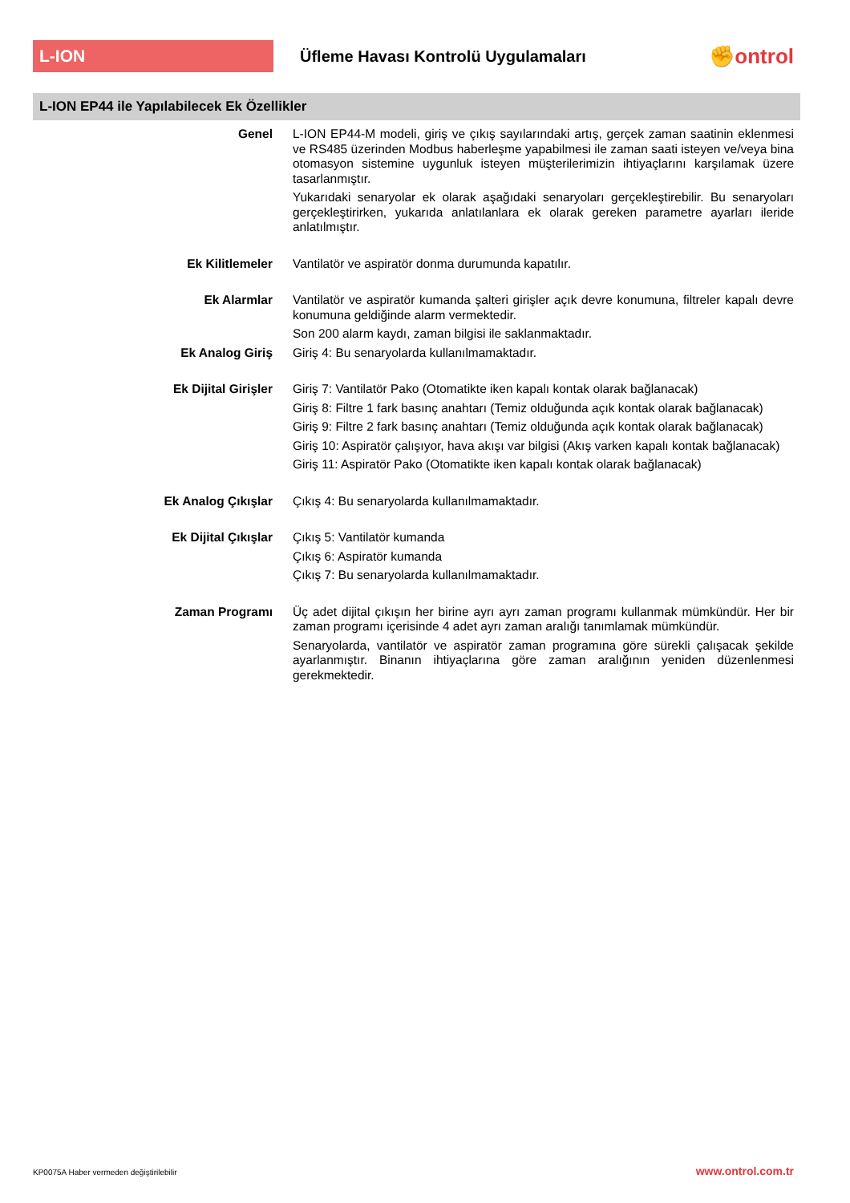L-ION
Üfleme Havası Kontrolü Uygulamaları
✊ontrol
L-ION EP44 ile Yapılabilecek Ek Özellikler
Genel
L-ION EP44-M modeli, giriş ve çıkış sayılarındaki artış, gerçek zaman saatinin eklenmesi ve RS485 üzerinden Modbus haberleşme yapabilmesi ile zaman saati isteyen ve/veya bina otomasyon sistemine uygunluk isteyen müşterilerimizin ihtiyaçlarını karşılamak üzere tasarlanmıştır.
Yukarıdaki senaryolar ek olarak aşağıdaki senaryoları gerçekleştirebilir. Bu senaryoları gerçekleştirirken, yukarıda anlatılanlara ek olarak gereken parametre ayarları ileride anlatılmıştır.
Ek Kilitlemeler
Vantilatör ve aspiratör donma durumunda kapatılır.
Ek Alarmlar
Vantilatör ve aspiratör kumanda şalteri girişler açık devre konumuna, filtreler kapalı devre konumuna geldiğinde alarm vermektedir.
Son 200 alarm kaydı, zaman bilgisi ile saklanmaktadır.
Ek Analog Giriş
Giriş 4: Bu senaryolarda kullanılmamaktadır.
Ek Dijital Girişler
Giriş 7: Vantilatör Pako (Otomatikte iken kapalı kontak olarak bağlanacak)
Giriş 8: Filtre 1 fark basınç anahtarı (Temiz olduğunda açık kontak olarak bağlanacak)
Giriş 9: Filtre 2 fark basınç anahtarı (Temiz olduğunda açık kontak olarak bağlanacak)
Giriş 10: Aspiratör çalışıyor, hava akışı var bilgisi (Akış varken kapalı kontak bağlanacak)
Giriş 11: Aspiratör Pako (Otomatikte iken kapalı kontak olarak bağlanacak)
Ek Analog Çıkışlar
Çıkış 4: Bu senaryolarda kullanılmamaktadır.
Ek Dijital Çıkışlar
Çıkış 5: Vantilatör kumanda
Çıkış 6: Aspiratör kumanda
Çıkış 7: Bu senaryolarda kullanılmamaktadır.
Zaman Programı
Üç adet dijital çıkışın her birine ayrı ayrı zaman programı kullanmak mümkündür. Her bir zaman programı içerisinde 4 adet ayrı zaman aralığı tanımlamak mümkündür.
Senaryolarda, vantilatör ve aspiratör zaman programına göre sürekli çalışacak şekilde ayarlanmıştır. Binanın ihtiyaçlarına göre zaman aralığının yeniden düzenlenmesi gerekmektedir.
KP0075A Haber vermeden değiştirilebilir
www.ontrol.com.tr